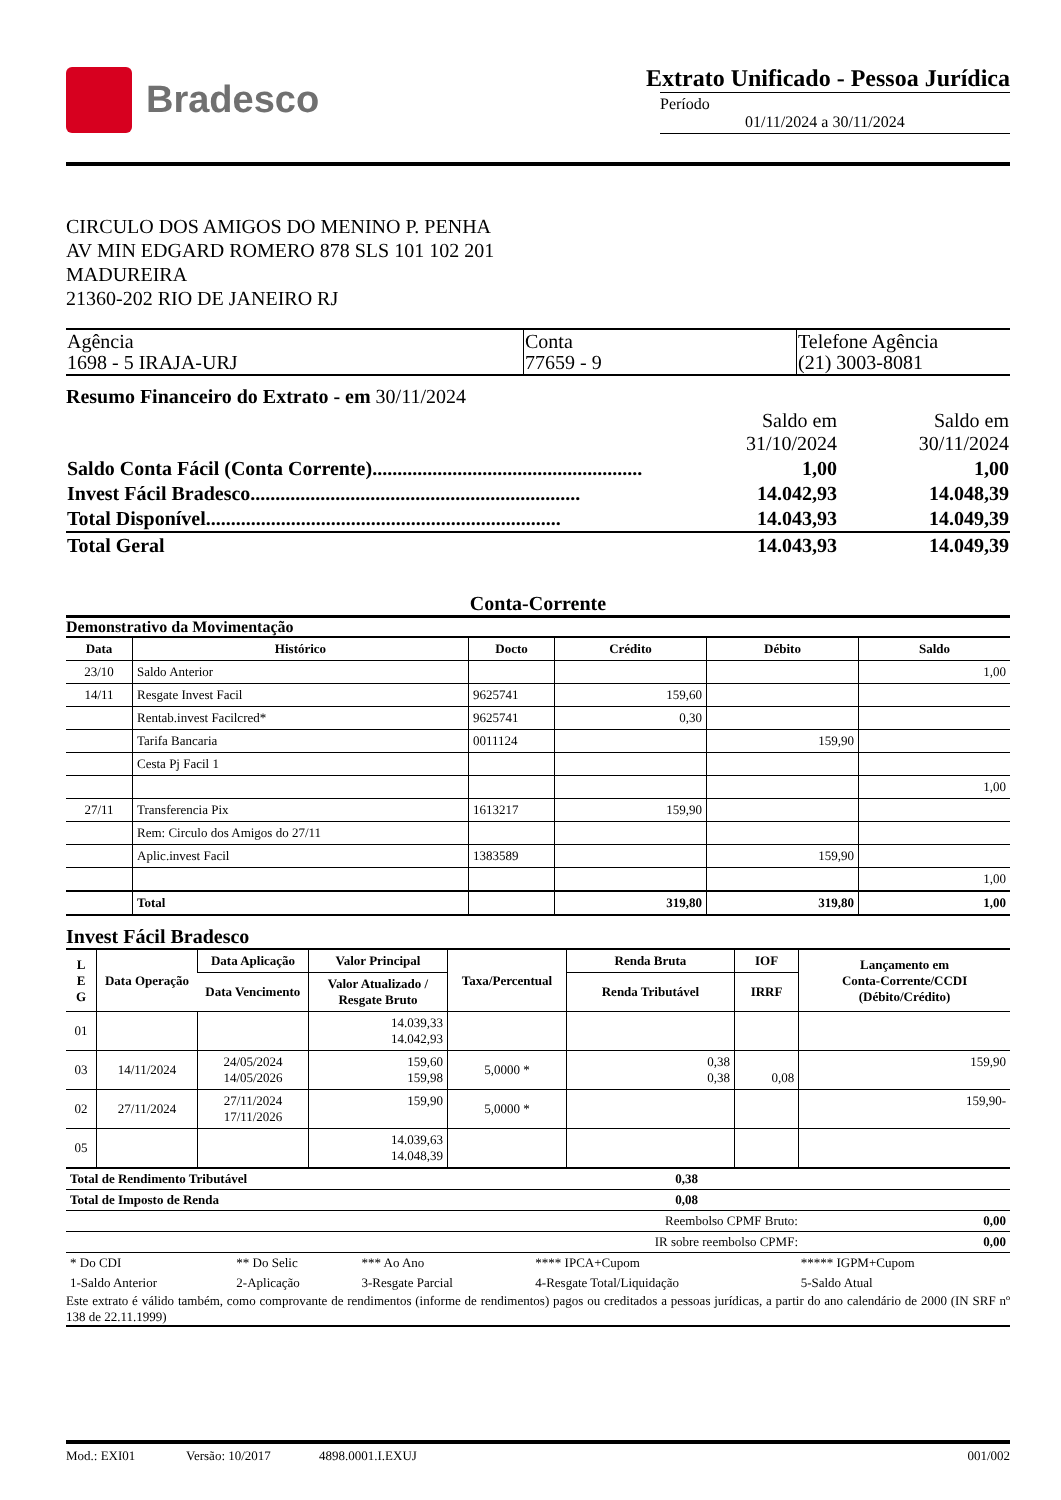Bradesco
Extrato Unificado - Pessoa Jurídica
Período
01/11/2024 a 30/11/2024
CIRCULO DOS AMIGOS DO MENINO P. PENHA
AV MIN EDGARD ROMERO 878 SLS 101 102 201
MADUREIRA
21360-202 RIO DE JANEIRO RJ
| Agência 1698 - 5 IRAJA-URJ | Conta 77659 - 9 | Telefone Agência (21) 3003-8081 |
Resumo Financeiro do Extrato - em 30/11/2024
| | Saldo em 31/10/2024 | Saldo em 30/11/2024 |
| Saldo Conta Fácil (Conta Corrente)...................................................... | 1,00 | 1,00 |
| Invest Fácil Bradesco.................................................................. | 14.042,93 | 14.048,39 |
| Total Disponível....................................................................... | 14.043,93 | 14.049,39 |
| Total Geral | 14.043,93 | 14.049,39 |
Conta-Corrente
Demonstrativo da Movimentação
| Data | Histórico | Docto | Crédito | Débito | Saldo |
| --- | --- | --- | --- | --- | --- |
| 23/10 | Saldo Anterior | | | | 1,00 |
| 14/11 | Resgate Invest Facil | 9625741 | 159,60 | | |
| | Rentab.invest Facilcred* | 9625741 | 0,30 | | |
| | Tarifa Bancaria | 0011124 | | 159,90 | |
| | Cesta Pj Facil 1 | | | | |
| | | | | | 1,00 |
| 27/11 | Transferencia Pix | 1613217 | 159,90 | | |
| | Rem: Circulo dos Amigos do 27/11 | | | | |
| | Aplic.invest Facil | 1383589 | | 159,90 | |
| | | | | | 1,00 |
| | Total | | 319,80 | 319,80 | 1,00 |
Invest Fácil Bradesco
| L E G | Data Operação | Data Aplicação | Valor Principal | Taxa/Percentual | Renda Bruta | IOF | Lançamento em Conta-Corrente/CCDI (Débito/Crédito) |
| --- | --- | --- | --- | --- | --- | --- | --- |
| | | Data Vencimento | Valor Atualizado / Resgate Bruto | | Renda Tributável | IRRF | |
| 01 | | | 14.039,33 14.042,93 | | | | |
| 03 | 14/11/2024 | 24/05/2024 14/05/2026 | 159,60 159,98 | 5,0000 * | 0,38 0,38 | 0,08 | 159,90 |
| 02 | 27/11/2024 | 27/11/2024 17/11/2026 | 159,90 | 5,0000 * | | | 159,90- |
| 05 | | | 14.039,63 14.048,39 | | | | |
| Total de Rendimento Tributável | 0,38 | |
| Total de Imposto de Renda | 0,08 | |
| Reembolso CPMF Bruto: | 0,00 |
| IR sobre reembolso CPMF: | 0,00 |
| * Do CDI | ** Do Selic | *** Ao Ano | **** IPCA+Cupom | ***** IGPM+Cupom |
| 1-Saldo Anterior | 2-Aplicação | 3-Resgate Parcial | 4-Resgate Total/Liquidação | 5-Saldo Atual |
Este extrato é válido também, como comprovante de rendimentos (informe de rendimentos) pagos ou creditados a pessoas jurídicas, a partir do ano calendário de 2000 (IN SRF nº 138 de 22.11.1999)
Mod.: EXI01 Versão: 10/2017 4898.0001.I.EXUJ 001/002